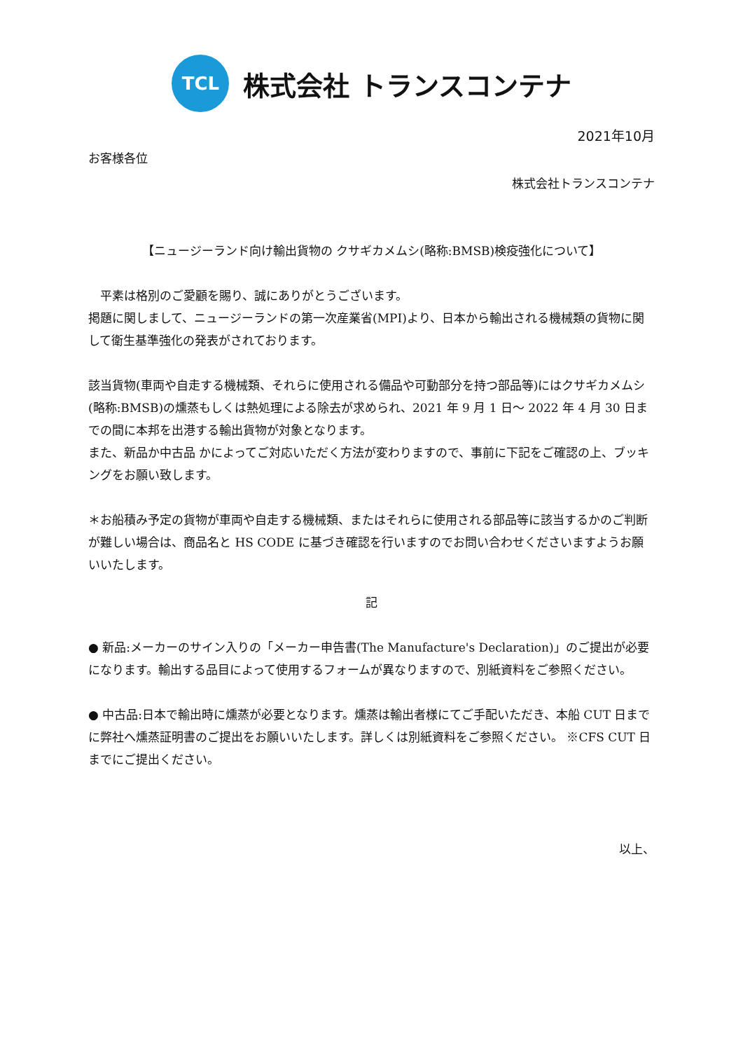TCL
株式会社 トランスコンテナ
2021年10月
お客様各位
株式会社トランスコンテナ
【ニュージーランド向け輸出貨物の クサギカメムシ(略称:BMSB)検疫強化について】
　平素は格別のご愛顧を賜り、誠にありがとうございます。
掲題に関しまして、ニュージーランドの第一次産業省(MPI)より、日本から輸出される機械類の貨物に関して衛生基準強化の発表がされております。
該当貨物(車両や自走する機械類、それらに使用される備品や可動部分を持つ部品等)にはクサギカメムシ(略称:BMSB)の燻蒸もしくは熱処理による除去が求められ、2021 年 9 月 1 日～ 2022 年 4 月 30 日までの間に本邦を出港する輸出貨物が対象となります。
また、新品か中古品 かによってご対応いただく方法が変わりますので、事前に下記をご確認の上、ブッキングをお願い致します。
＊お船積み予定の貨物が車両や自走する機械類、またはそれらに使用される部品等に該当するかのご判断が難しい場合は、商品名と HS CODE に基づき確認を行いますのでお問い合わせくださいますようお願いいたします。
記
● 新品:メーカーのサイン入りの「メーカー申告書(The Manufacture's Declaration)」のご提出が必要になります。輸出する品目によって使用するフォームが異なりますので、別紙資料をご参照ください。
● 中古品:日本で輸出時に燻蒸が必要となります。燻蒸は輸出者様にてご手配いただき、本船 CUT 日までに弊社へ燻蒸証明書のご提出をお願いいたします。詳しくは別紙資料をご参照ください。 ※CFS CUT 日までにご提出ください。
以上、